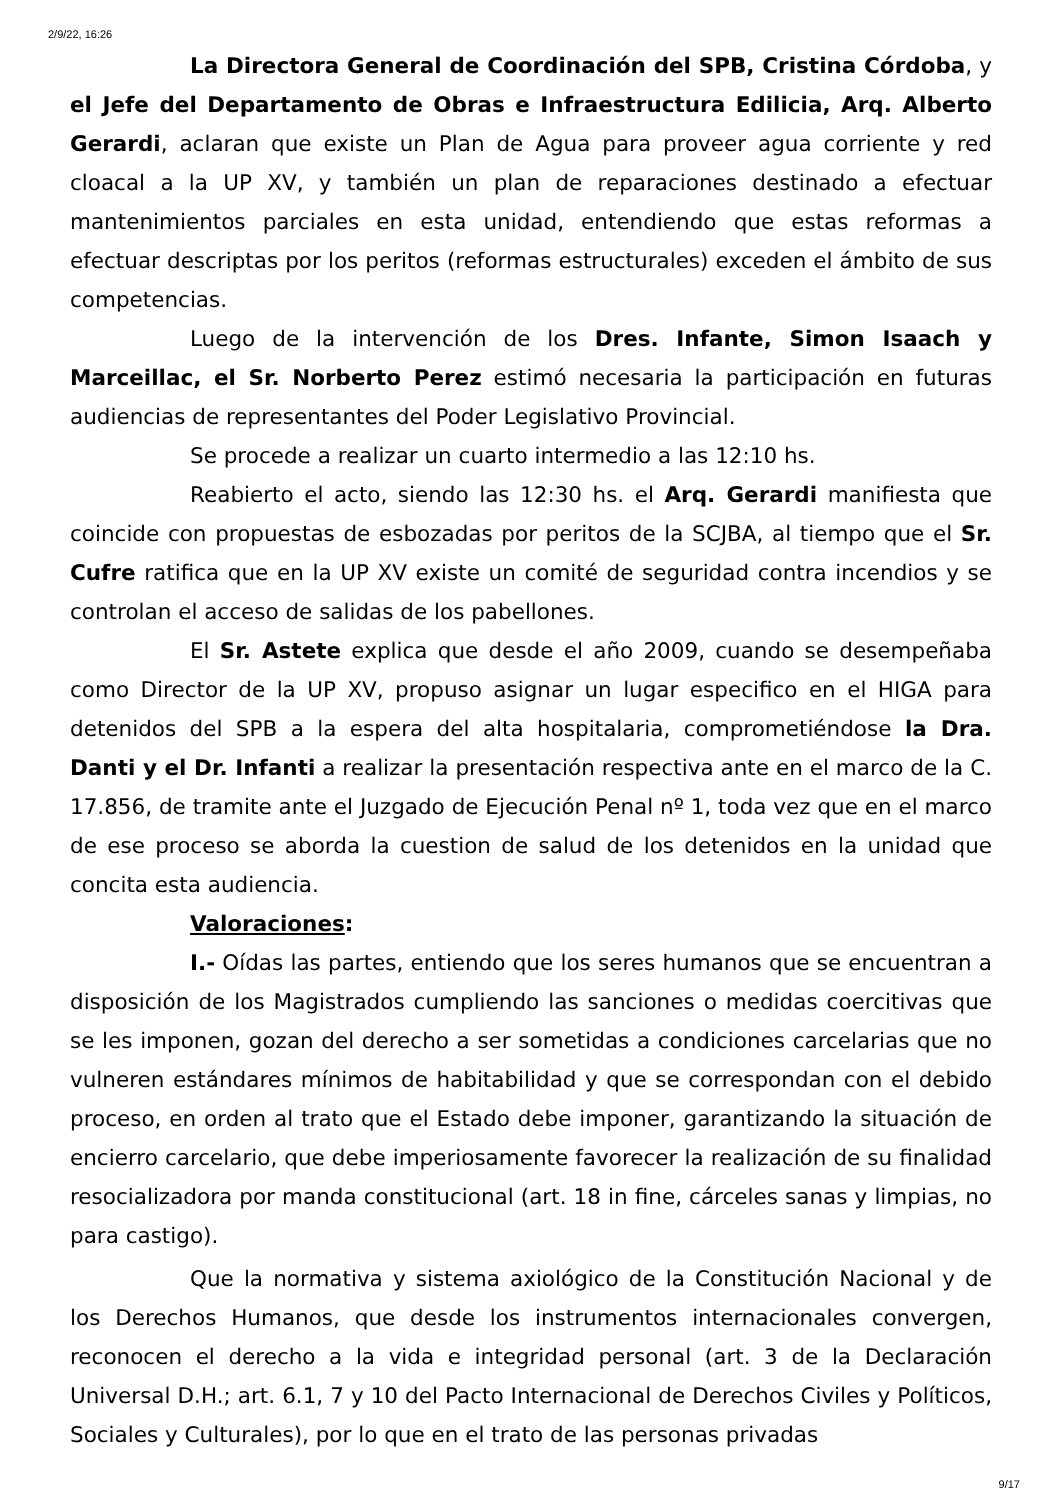2/9/22, 16:26
La Directora General de Coordinación del SPB, Cristina Córdoba, y el Jefe del Departamento de Obras e Infraestructura Edilicia, Arq. Alberto Gerardi, aclaran que existe un Plan de Agua para proveer agua corriente y red cloacal a la UP XV, y también un plan de reparaciones destinado a efectuar mantenimientos parciales en esta unidad, entendiendo que estas reformas a efectuar descriptas por los peritos (reformas estructurales) exceden el ámbito de sus competencias.
Luego de la intervención de los Dres. Infante, Simon Isaach y Marceillac, el Sr. Norberto Perez estimó necesaria la participación en futuras audiencias de representantes del Poder Legislativo Provincial.
Se procede a realizar un cuarto intermedio a las 12:10 hs.
Reabierto el acto, siendo las 12:30 hs. el Arq. Gerardi manifiesta que coincide con propuestas de esbozadas por peritos de la SCJBA, al tiempo que el Sr. Cufre ratifica que en la UP XV existe un comité de seguridad contra incendios y se controlan el acceso de salidas de los pabellones.
El Sr. Astete explica que desde el año 2009, cuando se desempeñaba como Director de la UP XV, propuso asignar un lugar especifico en el HIGA para detenidos del SPB a la espera del alta hospitalaria, comprometiéndose la Dra. Danti y el Dr. Infanti a realizar la presentación respectiva ante en el marco de la C. 17.856, de tramite ante el Juzgado de Ejecución Penal nº 1, toda vez que en el marco de ese proceso se aborda la cuestion de salud de los detenidos en la unidad que concita esta audiencia.
Valoraciones:
I.- Oídas las partes, entiendo que los seres humanos que se encuentran a disposición de los Magistrados cumpliendo las sanciones o medidas coercitivas que se les imponen, gozan del derecho a ser sometidas a condiciones carcelarias que no vulneren estándares mínimos de habitabilidad y que se correspondan con el debido proceso, en orden al trato que el Estado debe imponer, garantizando la situación de encierro carcelario, que debe imperiosamente favorecer la realización de su finalidad resocializadora por manda constitucional (art. 18 in fine, cárceles sanas y limpias, no para castigo).
Que la normativa y sistema axiológico de la Constitución Nacional y de los Derechos Humanos, que desde los instrumentos internacionales convergen, reconocen el derecho a la vida e integridad personal (art. 3 de la Declaración Universal D.H.; art. 6.1, 7 y 10 del Pacto Internacional de Derechos Civiles y Políticos, Sociales y Culturales), por lo que en el trato de las personas privadas
9/17